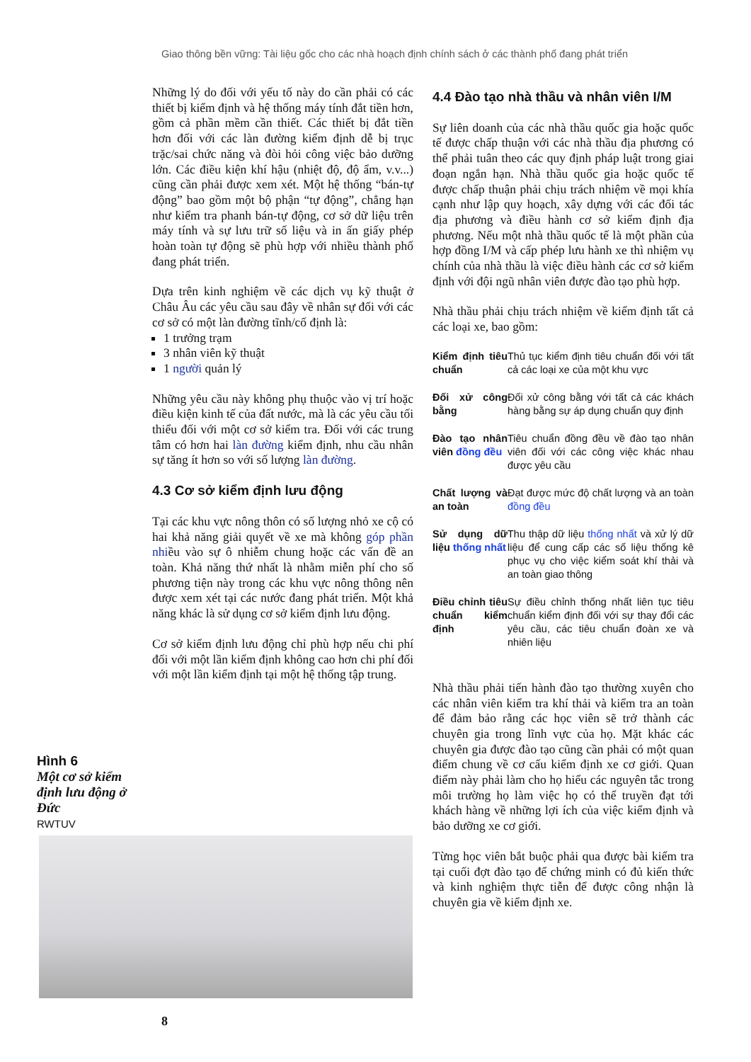Giao thông bền vững: Tài liệu gốc cho các nhà hoạch định chính sách ở các thành phố đang phát triển
Những lý do đối với yếu tố này do cần phải có các thiết bị kiểm định và hệ thống máy tính đắt tiền hơn, gồm cả phần mềm cần thiết. Các thiết bị đắt tiền hơn đối với các làn đường kiểm định dễ bị trục trặc/sai chức năng và đòi hỏi công việc bảo dưỡng lớn. Các điều kiện khí hậu (nhiệt độ, độ ẩm, v.v...) cũng cần phải được xem xét. Một hệ thống “bán-tự động” bao gồm một bộ phận “tự động”, chẳng hạn như kiểm tra phanh bán-tự động, cơ sở dữ liệu trên máy tính và sự lưu trữ số liệu và in ấn giấy phép hoàn toàn tự động sẽ phù hợp với nhiều thành phố đang phát triển.
Dựa trên kinh nghiệm về các dịch vụ kỹ thuật ở Châu Âu các yêu cầu sau đây về nhân sự đối với các cơ sở có một làn đường tĩnh/cố định là:
1 trưởng trạm
3 nhân viên kỹ thuật
1 người quản lý
Những yêu cầu này không phụ thuộc vào vị trí hoặc điều kiện kinh tế của đất nước, mà là các yêu cầu tối thiểu đối với một cơ sở kiểm tra. Đối với các trung tâm có hơn hai làn đường kiểm định, nhu cầu nhân sự tăng ít hơn so với số lượng làn đường.
4.3 Cơ sở kiểm định lưu động
Tại các khu vực nông thôn có số lượng nhỏ xe cộ có hai khả năng giải quyết về xe mà không góp phần nhiều vào sự ô nhiễm chung hoặc các vấn đề an toàn. Khả năng thứ nhất là nhằm miễn phí cho số phương tiện này trong các khu vực nông thông nên được xem xét tại các nước đang phát triển. Một khả năng khác là sử dụng cơ sở kiểm định lưu động.
Cơ sở kiểm định lưu động chỉ phù hợp nếu chi phí đối với một lần kiểm định không cao hơn chi phí đối với một lần kiểm định tại một hệ thống tập trung.
4.4 Đào tạo nhà thầu và nhân viên I/M
Sự liên doanh của các nhà thầu quốc gia hoặc quốc tế được chấp thuận với các nhà thầu địa phương có thể phải tuân theo các quy định pháp luật trong giai đoạn ngắn hạn. Nhà thầu quốc gia hoặc quốc tế được chấp thuận phải chịu trách nhiệm về mọi khía cạnh như lập quy hoạch, xây dựng với các đối tác địa phương và điều hành cơ sở kiểm định địa phương. Nếu một nhà thầu quốc tế là một phần của hợp đồng I/M và cấp phép lưu hành xe thì nhiệm vụ chính của nhà thầu là việc điều hành các cơ sở kiểm định với đội ngũ nhân viên được đào tạo phù hợp.
Nhà thầu phải chịu trách nhiệm về kiểm định tất cả các loại xe, bao gồm:
| Kiểm định tiêu chuẩn | Thủ tục kiểm định tiêu chuẩn đối với tất cả các loại xe của một khu vực |
| Đối xử công bằng | Đối xử công bằng với tất cả các khách hàng bằng sự áp dụng chuẩn quy định |
| Đào tạo nhân viên đồng đều | Tiêu chuẩn đồng đều về đào tạo nhân viên đối với các công việc khác nhau được yêu cầu |
| Chất lượng và an toàn | Đạt được mức độ chất lượng và an toàn đồng đều |
| Sử dụng dữ liệu thống nhất | Thu thập dữ liệu thống nhất và xử lý dữ liệu để cung cấp các số liệu thống kê phục vụ cho việc kiểm soát khí thải và an toàn giao thông |
| Điều chỉnh tiêu chuẩn kiểm định | Sự điều chỉnh thống nhất liên tục tiêu chuẩn kiểm định đối với sự thay đổi các yêu cầu, các tiêu chuẩn đoàn xe và nhiên liệu |
Nhà thầu phải tiến hành đào tạo thường xuyên cho các nhân viên kiểm tra khí thải và kiểm tra an toàn để đảm bảo rằng các học viên sẽ trở thành các chuyên gia trong lĩnh vực của họ. Mặt khác các chuyên gia được đào tạo cũng cần phải có một quan điểm chung về cơ cấu kiểm định xe cơ giới. Quan điểm này phải làm cho họ hiểu các nguyên tắc trong môi trường họ làm việc họ có thể truyền đạt tới khách hàng về những lợi ích của việc kiểm định và bảo dưỡng xe cơ giới.
Từng học viên bắt buộc phải qua được bài kiểm tra tại cuối đợt đào tạo để chứng minh có đủ kiến thức và kinh nghiệm thực tiễn để được công nhận là chuyên gia về kiểm định xe.
Hình 6
Một cơ sở kiểm định lưu động ở Đức
RWTUV
8